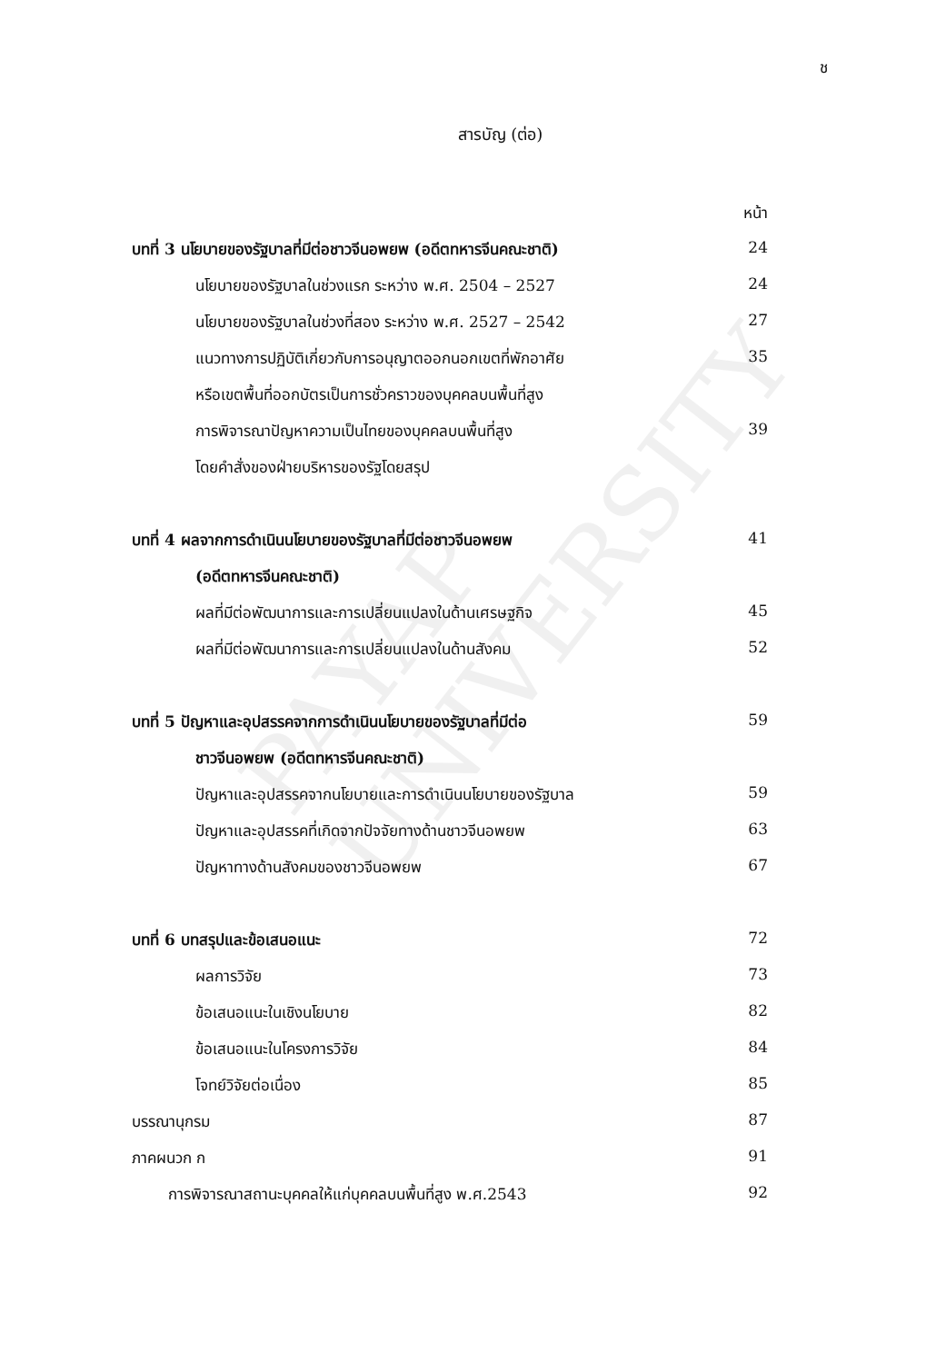PAYAP UNIVERSITY
ช
สารบัญ (ต่อ)
| | หน้า |
| บทที่ 3 นโยบายของรัฐบาลที่มีต่อชาวจีนอพยพ (อดีตทหารจีนคณะชาติ) | 24 |
| นโยบายของรัฐบาลในช่วงแรก ระหว่าง พ.ศ. 2504 – 2527 | 24 |
| นโยบายของรัฐบาลในช่วงที่สอง ระหว่าง พ.ศ. 2527 – 2542 | 27 |
| แนวทางการปฏิบัติเกี่ยวกับการอนุญาตออกนอกเขตที่พักอาศัย | 35 |
| หรือเขตพื้นที่ออกบัตรเป็นการชั่วคราวของบุคคลบนพื้นที่สูง | |
| การพิจารณาปัญหาความเป็นไทยของบุคคลบนพื้นที่สูง | 39 |
| โดยคำสั่งของฝ่ายบริหารของรัฐโดยสรุป | |
| บทที่ 4 ผลจากการดำเนินนโยบายของรัฐบาลที่มีต่อชาวจีนอพยพ | 41 |
| (อดีตทหารจีนคณะชาติ) | |
| ผลที่มีต่อพัฒนาการและการเปลี่ยนแปลงในด้านเศรษฐกิจ | 45 |
| ผลที่มีต่อพัฒนาการและการเปลี่ยนแปลงในด้านสังคม | 52 |
| บทที่ 5 ปัญหาและอุปสรรคจากการดำเนินนโยบายของรัฐบาลที่มีต่อ | 59 |
| ชาวจีนอพยพ (อดีตทหารจีนคณะชาติ) | |
| ปัญหาและอุปสรรคจากนโยบายและการดำเนินนโยบายของรัฐบาล | 59 |
| ปัญหาและอุปสรรคที่เกิดจากปัจจัยทางด้านชาวจีนอพยพ | 63 |
| ปัญหาทางด้านสังคมของชาวจีนอพยพ | 67 |
| บทที่ 6 บทสรุปและข้อเสนอแนะ | 72 |
| ผลการวิจัย | 73 |
| ข้อเสนอแนะในเชิงนโยบาย | 82 |
| ข้อเสนอแนะในโครงการวิจัย | 84 |
| โจทย์วิจัยต่อเนื่อง | 85 |
| บรรณานุกรม | 87 |
| ภาคผนวก ก | 91 |
| การพิจารณาสถานะบุคคลให้แก่บุคคลบนพื้นที่สูง พ.ศ.2543 | 92 |